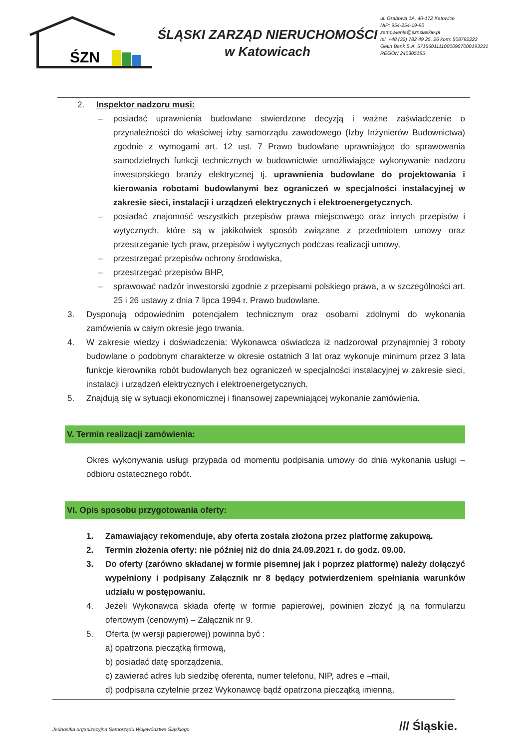ŚZN
ŚLĄSKI ZARZĄD NIERUCHOMOŚCI
w Katowicach
ul. Grabowa 1A, 40-172 Katowice
NIP: 954-254-19-90
zamowienia@sznslaskie.pl
tel. +48 (32) 782 49 25, 26 kom: 508792223
Getin Bank S.A. 57156011110000907000193331
REGON 240305185
2. Inspektor nadzoru musi:
– posiadać uprawnienia budowlane stwierdzone decyzją i ważne zaświadczenie o przynależności do właściwej izby samorządu zawodowego (Izby Inżynierów Budownictwa) zgodnie z wymogami art. 12 ust. 7 Prawo budowlane uprawniające do sprawowania samodzielnych funkcji technicznych w budownictwie umożliwiające wykonywanie nadzoru inwestorskiego branży elektrycznej tj. uprawnienia budowlane do projektowania i kierowania robotami budowlanymi bez ograniczeń w specjalności instalacyjnej w zakresie sieci, instalacji i urządzeń elektrycznych i elektroenergetycznych.
– posiadać znajomość wszystkich przepisów prawa miejscowego oraz innych przepisów i wytycznych, które są w jakikolwiek sposób związane z przedmiotem umowy oraz przestrzeganie tych praw, przepisów i wytycznych podczas realizacji umowy,
– przestrzegać przepisów ochrony środowiska,
– przestrzegać przepisów BHP,
– sprawować nadzór inwestorski zgodnie z przepisami polskiego prawa, a w szczególności art. 25 i 26 ustawy z dnia 7 lipca 1994 r. Prawo budowlane.
3. Dysponują odpowiednim potencjałem technicznym oraz osobami zdolnymi do wykonania zamówienia w całym okresie jego trwania.
4. W zakresie wiedzy i doświadczenia: Wykonawca oświadcza iż nadzorował przynajmniej 3 roboty budowlane o podobnym charakterze w okresie ostatnich 3 lat oraz wykonuje minimum przez 3 lata funkcje kierownika robót budowlanych bez ograniczeń w specjalności instalacyjnej w zakresie sieci, instalacji i urządzeń elektrycznych i elektroenergetycznych.
5. Znajdują się w sytuacji ekonomicznej i finansowej zapewniającej wykonanie zamówienia.
V. Termin realizacji zamówienia:
Okres wykonywania usługi przypada od momentu podpisania umowy do dnia wykonania usługi – odbioru ostatecznego robót.
VI. Opis sposobu przygotowania oferty:
1. Zamawiający rekomenduje, aby oferta została złożona przez platformę zakupową.
2. Termin złożenia oferty: nie później niż do dnia 24.09.2021 r. do godz. 09.00.
3. Do oferty (zarówno składanej w formie pisemnej jak i poprzez platformę) należy dołączyć wypełniony i podpisany Załącznik nr 8 będący potwierdzeniem spełniania warunków udziału w postępowaniu.
4. Jeżeli Wykonawca składa ofertę w formie papierowej, powinien złożyć ją na formularzu ofertowym (cenowym) – Załącznik nr 9.
5. Oferta (w wersji papierowej) powinna być :
a) opatrzona pieczątką firmową,
b) posiadać datę sporządzenia,
c) zawierać adres lub siedzibę oferenta, numer telefonu, NIP, adres e –mail,
d) podpisana czytelnie przez Wykonawcę bądź opatrzona pieczątką imienną,
Jednostka organizacyjna Samorządu Województwa Śląskiego.
/// Śląskie.